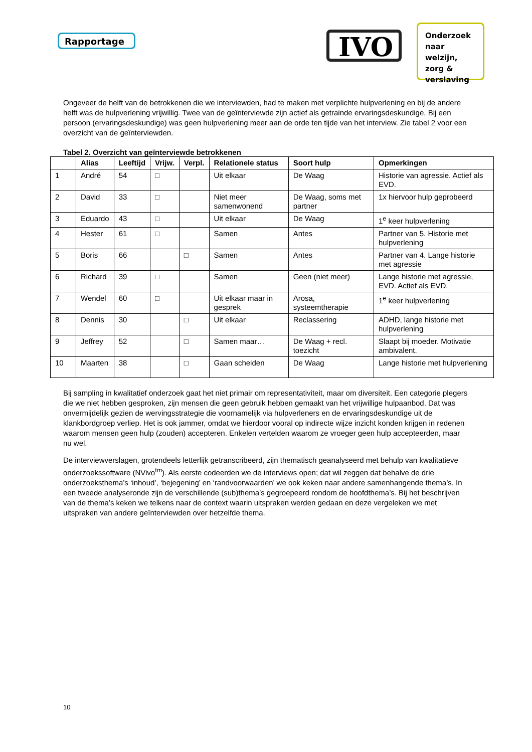Rapportage
IVO
Onderzoek naar welzijn, zorg & verslaving
Ongeveer de helft van de betrokkenen die we interviewden, had te maken met verplichte hulpverlening en bij de andere helft was de hulpverlening vrijwillig. Twee van de geïnterviewde zijn actief als getrainde ervaringsdeskundige. Bij een persoon (ervaringsdeskundige) was geen hulpverlening meer aan de orde ten tijde van het interview. Zie tabel 2 voor een overzicht van de geïnterviewden.
Tabel 2. Overzicht van geïnterviewde betrokkenen
| | Alias | Leeftijd | Vrijw. | Verpl. | Relationele status | Soort hulp | Opmerkingen |
| --- | --- | --- | --- | --- | --- | --- | --- |
| 1 | André | 54 | □ | | Uit elkaar | De Waag | Historie van agressie. Actief als EVD. |
| 2 | David | 33 | □ | | Niet meer samenwonend | De Waag, soms met partner | 1x hiervoor hulp geprobeerd |
| 3 | Eduardo | 43 | □ | | Uit elkaar | De Waag | 1<sup>e</sup> keer hulpverlening |
| 4 | Hester | 61 | □ | | Samen | Antes | Partner van 5. Historie met hulpverlening |
| 5 | Boris | 66 | | □ | Samen | Antes | Partner van 4. Lange historie met agressie |
| 6 | Richard | 39 | □ | | Samen | Geen (niet meer) | Lange historie met agressie, EVD. Actief als EVD. |
| 7 | Wendel | 60 | □ | | Uit elkaar maar in gesprek | Arosa, systeemtherapie | 1<sup>e</sup> keer hulpverlening |
| 8 | Dennis | 30 | | □ | Uit elkaar | Reclassering | ADHD, lange historie met hulpverlening |
| 9 | Jeffrey | 52 | | □ | Samen maar… | De Waag + recl. toezicht | Slaapt bij moeder. Motivatie ambivalent. |
| 10 | Maarten | 38 | | □ | Gaan scheiden | De Waag | Lange historie met hulpverlening |
Bij sampling in kwalitatief onderzoek gaat het niet primair om representativiteit, maar om diversiteit. Een categorie plegers die we niet hebben gesproken, zijn mensen die geen gebruik hebben gemaakt van het vrijwillige hulpaanbod. Dat was onvermijdelijk gezien de wervingsstrategie die voornamelijk via hulpverleners en de ervaringsdeskundige uit de klankbordgroep verliep. Het is ook jammer, omdat we hierdoor vooral op indirecte wijze inzicht konden krijgen in redenen waarom mensen geen hulp (zouden) accepteren. Enkelen vertelden waarom ze vroeger geen hulp accepteerden, maar nu wel.
De interviewverslagen, grotendeels letterlijk getranscribeerd, zijn thematisch geanalyseerd met behulp van kwalitatieve onderzoekssoftware (NVivo<sup>tm</sup>). Als eerste codeerden we de interviews open; dat wil zeggen dat behalve de drie onderzoeksthema’s ‘inhoud’, ‘bejegening’ en ‘randvoorwaarden’ we ook keken naar andere samenhangende thema’s. In een tweede analyseronde zijn de verschillende (sub)thema’s gegroepeerd rondom de hoofdthema’s. Bij het beschrijven van de thema’s keken we telkens naar de context waarin uitspraken werden gedaan en deze vergeleken we met uitspraken van andere geïnterviewden over hetzelfde thema.
10